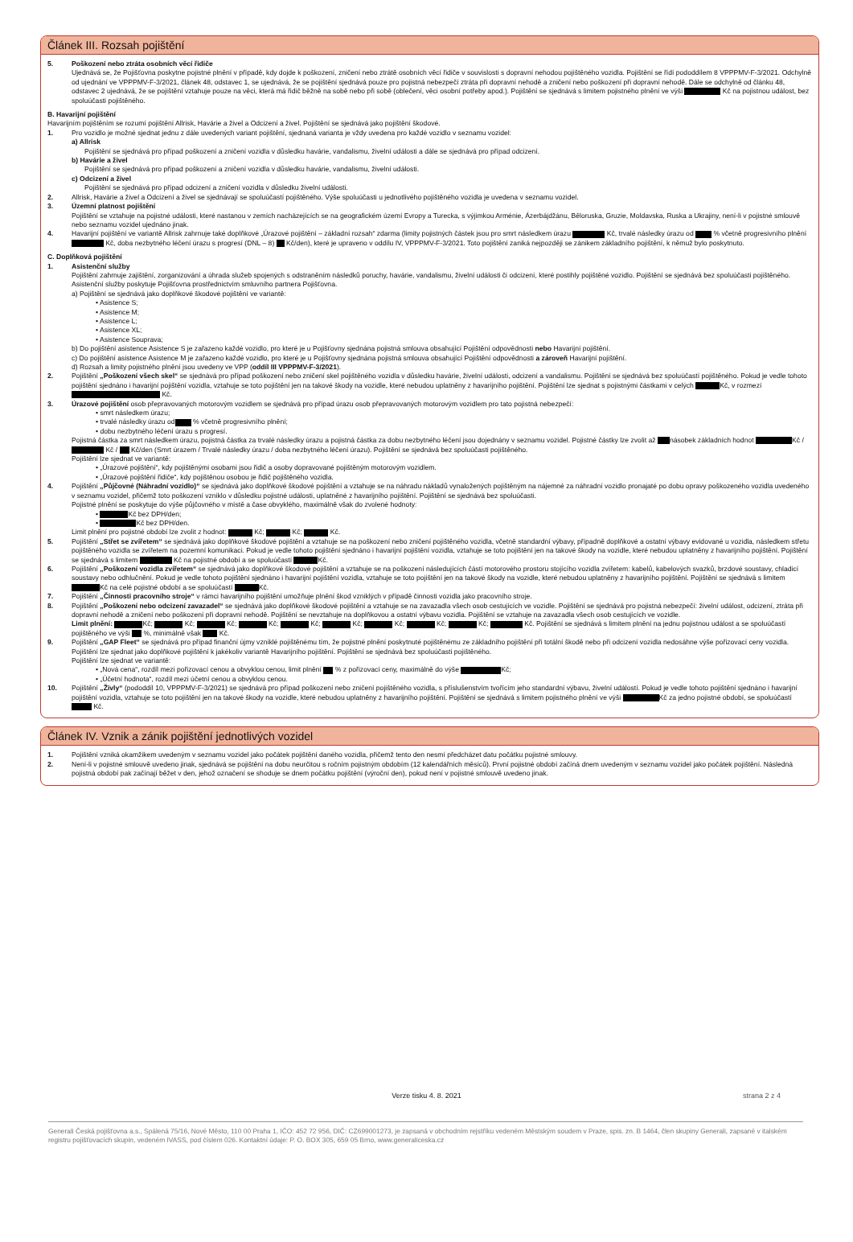Článek III. Rozsah pojištění
5. Poškození nebo ztráta osobních věcí řidiče
Ujednává se, že Pojišťovna poskytne pojistné plnění v případě, kdy dojde k poškození, zničení nebo ztrátě osobních věcí řidiče v souvislosti s dopravní nehodou pojištěného vozidla. Pojištění se řídí pododdílem 8 VPPPMV-F-3/2021. Odchylně od ujednání ve VPPPMV-F-3/2021, článek 48, odstavec 1, se ujednává, že se pojištění sjednává pouze pro pojistná nebezpečí ztráta při dopravní nehodě a zničení nebo poškození při dopravní nehodě. Dále se odchylně od článku 48, odstavec 2 ujednává, že se pojištění vztahuje pouze na věci, která má řidič běžně na sobě nebo při sobě (oblečení, věci osobní potřeby apod.). Pojištění se sjednává s limitem pojistného plnění ve výši Kč na pojistnou událost, bez spoluúčasti pojištěného.
B. Havarijní pojištění
Havarijním pojištěním se rozumí pojištění Allrisk, Havárie a živel a Odcizení a živel. Pojištění se sjednává jako pojištění škodové.
1. Pro vozidlo je možné sjednat jednu z dále uvedených variant pojištění, sjednaná varianta je vždy uvedena pro každé vozidlo v seznamu vozidel:
a) Allrisk
Pojištění se sjednává pro případ poškození a zničení vozidla v důsledku havárie, vandalismu, živelní události a dále se sjednává pro případ odcizení.
b) Havárie a živel
Pojištění se sjednává pro případ poškození a zničení vozidla v důsledku havárie, vandalismu, živelní události.
c) Odcizení a živel
Pojištění se sjednává pro případ odcizení a zničení vozidla v důsledku živelní události.
2. Allrisk, Havárie a živel a Odcizení a živel se sjednávají se spoluúčastí pojištěného. Výše spoluúčasti u jednotlivého pojištěného vozidla je uvedena v seznamu vozidel.
3. Územní platnost pojištění
Pojištění se vztahuje na pojistné události, které nastanou v zemích nacházejících se na geografickém území Evropy a Turecka, s výjimkou Arménie, Ázerbájdžánu, Běloruska, Gruzie, Moldavska, Ruska a Ukrajiny, není-li v pojistné smlouvě nebo seznamu vozidel ujednáno jinak.
4. Havarijní pojištění ve variantě Allrisk zahrnuje také doplňkové „Úrazové pojištění – základní rozsah“ zdarma (limity pojistných částek jsou pro smrt následkem úrazu Kč, trvalé následky úrazu od % včetně progresivního plnění Kč, doba nezbytného léčení úrazu s progresí (DNL – 8) Kč/den), které je upraveno v oddílu IV, VPPPMV-F-3/2021. Toto pojištění zaniká nejpozději se zánikem základního pojištění, k němuž bylo poskytnuto.
C. Doplňková pojištění
1. Asistenční služby
Pojištění zahrnuje zajištění, zorganizování a úhrada služeb spojených s odstraněním následků poruchy, havárie, vandalismu, živelní události či odcizení, které postihly pojištěné vozidlo. Pojištění se sjednává bez spoluúčasti pojištěného. Asistenční služby poskytuje Pojišťovna prostřednictvím smluvního partnera Pojišťovna.
a) Pojištění se sjednává jako doplňkové škodové pojištění ve variantě:
• Asistence S;
• Asistence M;
• Asistence L;
• Asistence XL;
• Asistence Souprava;
b) Do pojištění asistence Asistence S je zařazeno každé vozidlo, pro které je u Pojišťovny sjednána pojistná smlouva obsahující Pojištění odpovědnosti nebo Havarijní pojištění.
c) Do pojištění asistence Asistence M je zařazeno každé vozidlo, pro které je u Pojišťovny sjednána pojistná smlouva obsahující Pojištění odpovědnosti a zároveň Havarijní pojištění.
d) Rozsah a limity pojistného plnění jsou uvedeny ve VPP (oddíl III VPPPMV-F-3/2021).
2. Pojištění „Poškození všech skel“ se sjednává pro případ poškození nebo zničení skel pojištěného vozidla v důsledku havárie, živelní události, odcizení a vandalismu. Pojištění se sjednává bez spoluúčastí pojištěného. Pokud je vedle tohoto pojištění sjednáno i havarijní pojištění vozidla, vztahuje se toto pojištění jen na takové škody na vozidle, které nebudou uplatněny z havarijního pojištění. Pojištění lze sjednat s pojistnými částkami v celých Kč, v rozmezí Kč.
3. Úrazové pojištění osob přepravovaných motorovým vozidlem se sjednává pro případ úrazu osob přepravovaných motorovým vozidlem pro tato pojistná nebezpečí:
• smrt následkem úrazu;
• trvalé následky úrazu od % včetně progresivního plnění;
• dobu nezbytného léčení úrazu s progresí.
Pojistná částka za smrt následkem úrazu, pojistná částka za trvalé následky úrazu a pojistná částka za dobu nezbytného léčení jsou dojednány v seznamu vozidel. Pojistné částky lze zvolit až násobek základních hodnot Kč / Kč / Kč/den (Smrt úrazem / Trvalé následky úrazu / doba nezbytného léčení úrazu). Pojištění se sjednává bez spoluúčasti pojištěného.
Pojištění lze sjednat ve variantě:
• „Úrazové pojištění“, kdy pojištěnými osobami jsou řidič a osoby dopravované pojištěným motorovým vozidlem.
• „Úrazové pojištění řidiče“, kdy pojištěnou osobou je řidič pojištěného vozidla.
4. Pojištění „Půjčovné (Náhradní vozidlo)“ se sjednává jako doplňkové škodové pojištění a vztahuje se na náhradu nákladů vynaložených pojištěným na nájemné za náhradní vozidlo pronajaté po dobu opravy poškozeného vozidla uvedeného v seznamu vozidel, přičemž toto poškození vzniklo v důsledku pojistné události, uplatněné z havarijního pojištění. Pojištění se sjednává bez spoluúčasti.
Pojistné plnění se poskytuje do výše půjčovného v místě a čase obvyklého, maximálně však do zvolené hodnoty:
• Kč bez DPH/den;
• Kč bez DPH/den.
Limit plnění pro pojistné období lze zvolit z hodnot: Kč; Kč; Kč.
5. Pojištění „Střet se zvířetem“ se sjednává jako doplňkové škodové pojištění a vztahuje se na poškození nebo zničení pojištěného vozidla, včetně standardní výbavy, případně doplňkové a ostatní výbavy evidované u vozidla, následkem střetu pojištěného vozidla se zvířetem na pozemní komunikaci. Pokud je vedle tohoto pojištění sjednáno i havarijní pojištění vozidla, vztahuje se toto pojištění jen na takové škody na vozidle, které nebudou uplatněny z havarijního pojištění. Pojištění se sjednává s limitem Kč na pojistné období a se spoluúčastí Kč.
6. Pojištění „Poškození vozidla zvířetem“ se sjednává jako doplňkové škodové pojištění a vztahuje se na poškození následujících částí motorového prostoru stojícího vozidla zvířetem: kabelů, kabelových svazků, brzdové soustavy, chladicí soustavy nebo odhlučnění. Pokud je vedle tohoto pojištění sjednáno i havarijní pojištění vozidla, vztahuje se toto pojištění jen na takové škody na vozidle, které nebudou uplatněny z havarijního pojištění. Pojištění se sjednává s limitem Kč na celé pojistné období a se spoluúčastí Kč.
7. Pojištění „Činnosti pracovního stroje“ v rámci havarijního pojištění umožňuje plnění škod vzniklých v případě činnosti vozidla jako pracovního stroje.
8. Pojištění „Poškození nebo odcizení zavazadel“ se sjednává jako doplňkové škodové pojištění a vztahuje se na zavazadla všech osob cestujících ve vozidle. Pojištění se sjednává pro pojistná nebezpečí: živelní událost, odcizení, ztráta při dopravní nehodě a zničení nebo poškození při dopravní nehodě. Pojištění se nevztahuje na doplňkovou a ostatní výbavu vozidla. Pojištění se vztahuje na zavazadla všech osob cestujících ve vozidle.
Limit plnění: Kč; Kč; Kč; Kč; Kč; Kč; Kč; Kč; Kč; Kč. Pojištění se sjednává s limitem plnění na jednu pojistnou událost a se spoluúčastí pojištěného ve výši %, minimálně však Kč.
9. Pojištění „GAP Fleet“ se sjednává pro případ finanční újmy vzniklé pojištěnému tím, že pojistné plnění poskytnuté pojištěnému ze základního pojištění při totální škodě nebo při odcizení vozidla nedosáhne výše pořizovací ceny vozidla. Pojištění lze sjednat jako doplňkové pojištění k jakékoliv variantě Havarijního pojištění. Pojištění se sjednává bez spoluúčasti pojištěného.
Pojištění lze sjednat ve variantě:
• „Nová cena“, rozdíl mezi pořizovací cenou a obvyklou cenou, limit plnění % z pořizovací ceny, maximálně do výše Kč;
• „Účetní hodnota“, rozdíl mezi účetní cenou a obvyklou cenou.
10. Pojištění „Živly“ (pododdíl 10, VPPPMV-F-3/2021) se sjednává pro případ poškození nebo zničení pojištěného vozidla, s příslušenstvím tvořícím jeho standardní výbavu, živelní událostí. Pokud je vedle tohoto pojištění sjednáno i havarijní pojištění vozidla, vztahuje se toto pojištění jen na takové škody na vozidle, které nebudou uplatněny z havarijního pojištění. Pojištění se sjednává s limitem pojistného plnění ve výši Kč za jedno pojistné období, se spoluúčastí Kč.
Článek IV. Vznik a zánik pojištění jednotlivých vozidel
1. Pojištění vzniká okamžikem uvedeným v seznamu vozidel jako počátek pojištění daného vozidla, přičemž tento den nesmí předcházet datu počátku pojistné smlouvy.
2. Není-li v pojistné smlouvě uvedeno jinak, sjednává se pojištění na dobu neurčitou s ročním pojistným obdobím (12 kalendářních měsíců). První pojistné období začíná dnem uvedeným v seznamu vozidel jako počátek pojištění. Následná pojistná období pak začínají běžet v den, jehož označení se shoduje se dnem počátku pojištění (výroční den), pokud není v pojistné smlouvě uvedeno jinak.
Verze tisku 4. 8. 2021 strana 2 z 4
Generali Česká pojišťovna a.s., Spálená 75/16, Nové Město, 110 00 Praha 1, IČO: 452 72 956, DIČ: CZ699001273, je zapsaná v obchodním rejstříku vedeném Městským soudem v Praze, spis. zn. B 1464, člen skupiny Generali, zapsané v italském registru pojišťovacích skupin, vedeném IVASS, pod číslem 026. Kontaktní údaje: P. O. BOX 305, 659 05 Brno, www.generaliceska.cz